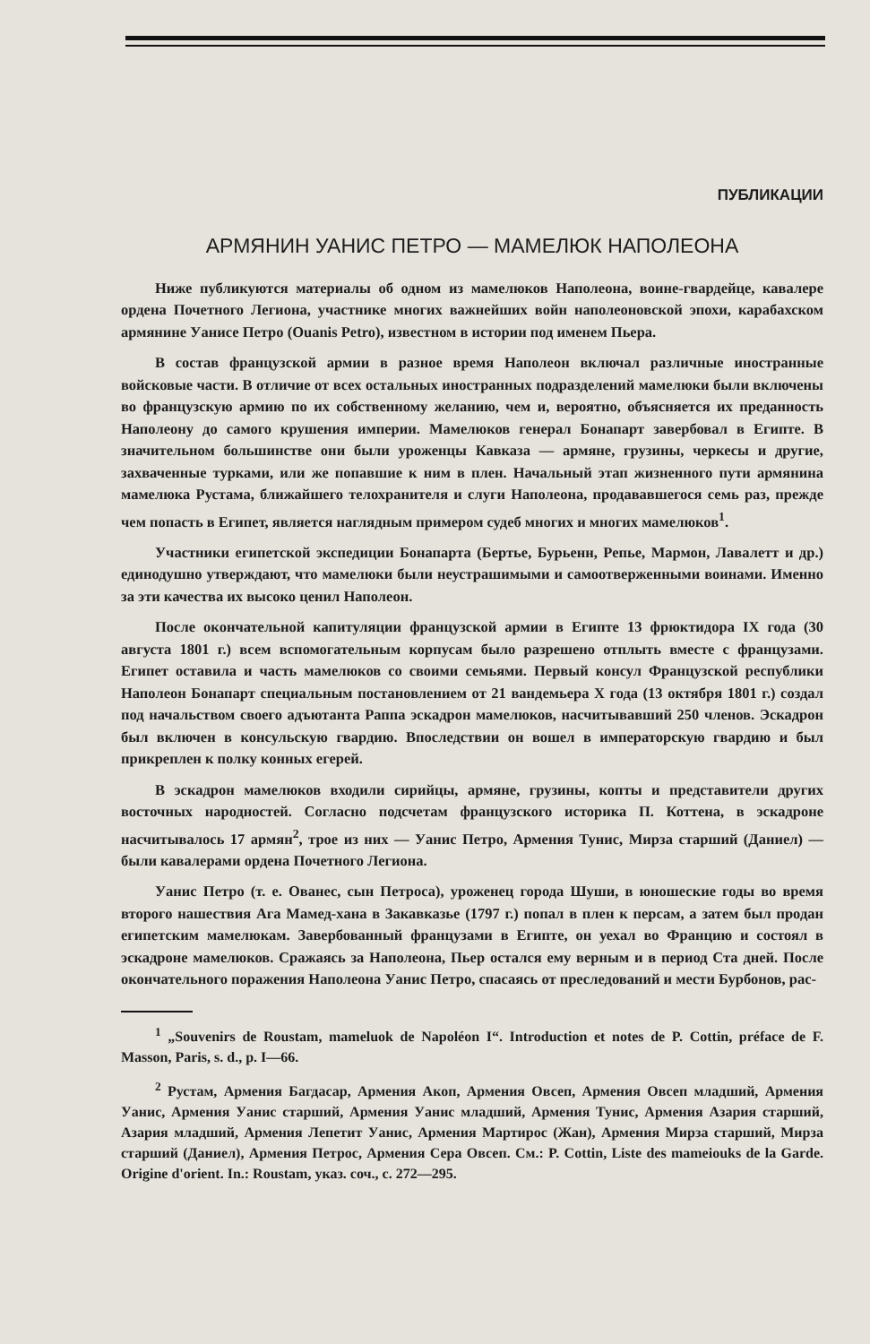ПУБЛИКАЦИИ
АРМЯНИН УАНИС ПЕТРО — МАМЕЛЮК НАПОЛЕОНА
Ниже публикуются материалы об одном из мамелюков Наполеона, воине-гвардейце, кавалере ордена Почетного Легиона, участнике многих важнейших войн наполеоновской эпохи, карабахском армянине Уанисе Петро (Ouanis Petro), известном в истории под именем Пьера.
В состав французской армии в разное время Наполеон включал различные иностранные войсковые части. В отличие от всех остальных иностранных подразделений мамелюки были включены во французскую армию по их собственному желанию, чем и, вероятно, объясняется их преданность Наполеону до самого крушения империи. Мамелюков генерал Бонапарт завербовал в Египте. В значительном большинстве они были уроженцы Кавказа — армяне, грузины, черкесы и другие, захваченные турками, или же попавшие к ним в плен. Начальный этап жизненного пути армянина мамелюка Рустама, ближайшего телохранителя и слуги Наполеона, продававшегося семь раз, прежде чем попасть в Египет, является наглядным примером судеб многих и многих мамелюков<sup>1</sup>.
Участники египетской экспедиции Бонапарта (Бертье, Бурьенн, Репье, Мармон, Лавалетт и др.) единодушно утверждают, что мамелюки были неустрашимыми и самоотверженными воинами. Именно за эти качества их высоко ценил Наполеон.
После окончательной капитуляции французской армии в Египте 13 фрюктидора IX года (30 августа 1801 г.) всем вспомогательным корпусам было разрешено отплыть вместе с французами. Египет оставила и часть мамелюков со своими семьями. Первый консул Французской республики Наполеон Бонапарт специальным постановлением от 21 вандемьера X года (13 октября 1801 г.) создал под начальством своего адъютанта Раппа эскадрон мамелюков, насчитывавший 250 членов. Эскадрон был включен в консульскую гвардию. Впоследствии он вошел в императорскую гвардию и был прикреплен к полку конных егерей.
В эскадрон мамелюков входили сирийцы, армяне, грузины, копты и представители других восточных народностей. Согласно подсчетам французского историка П. Коттена, в эскадроне насчитывалось 17 армян<sup>2</sup>, трое из них — Уанис Петро, Армения Тунис, Мирза старший (Даниел) — были кавалерами ордена Почетного Легиона.
Уанис Петро (т. е. Ованес, сын Петроса), уроженец города Шуши, в юношеские годы во время второго нашествия Ага Мамед-хана в Закавказье (1797 г.) попал в плен к персам, а затем был продан египетским мамелюкам. Завербованный французами в Египте, он уехал во Францию и состоял в эскадроне мамелюков. Сражаясь за Наполеона, Пьер остался ему верным и в период Ста дней. После окончательного поражения Наполеона Уанис Петро, спасаясь от преследований и мести Бурбонов, рас-
<sup>1</sup> „Souvenirs de Roustam, mameluok de Napoléon I“. Introduction et notes de P. Cottin, préface de F. Masson, Paris, s. d., p. I—66.
<sup>2</sup> Рустам, Армения Багдасар, Армения Акоп, Армения Овсеп, Армения Овсеп младший, Армения Уанис, Армения Уанис старший, Армения Уанис младший, Армения Тунис, Армения Азария старший, Азария младший, Армения Лепетит Уанис, Армения Мартирос (Жан), Армения Мирза старший, Мирза старший (Даниел), Армения Петрос, Армения Сера Овсеп. См.: P. Cottin, Liste des mameiouks de la Garde. Origine d'orient. In.: Roustam, указ. соч., с. 272—295.